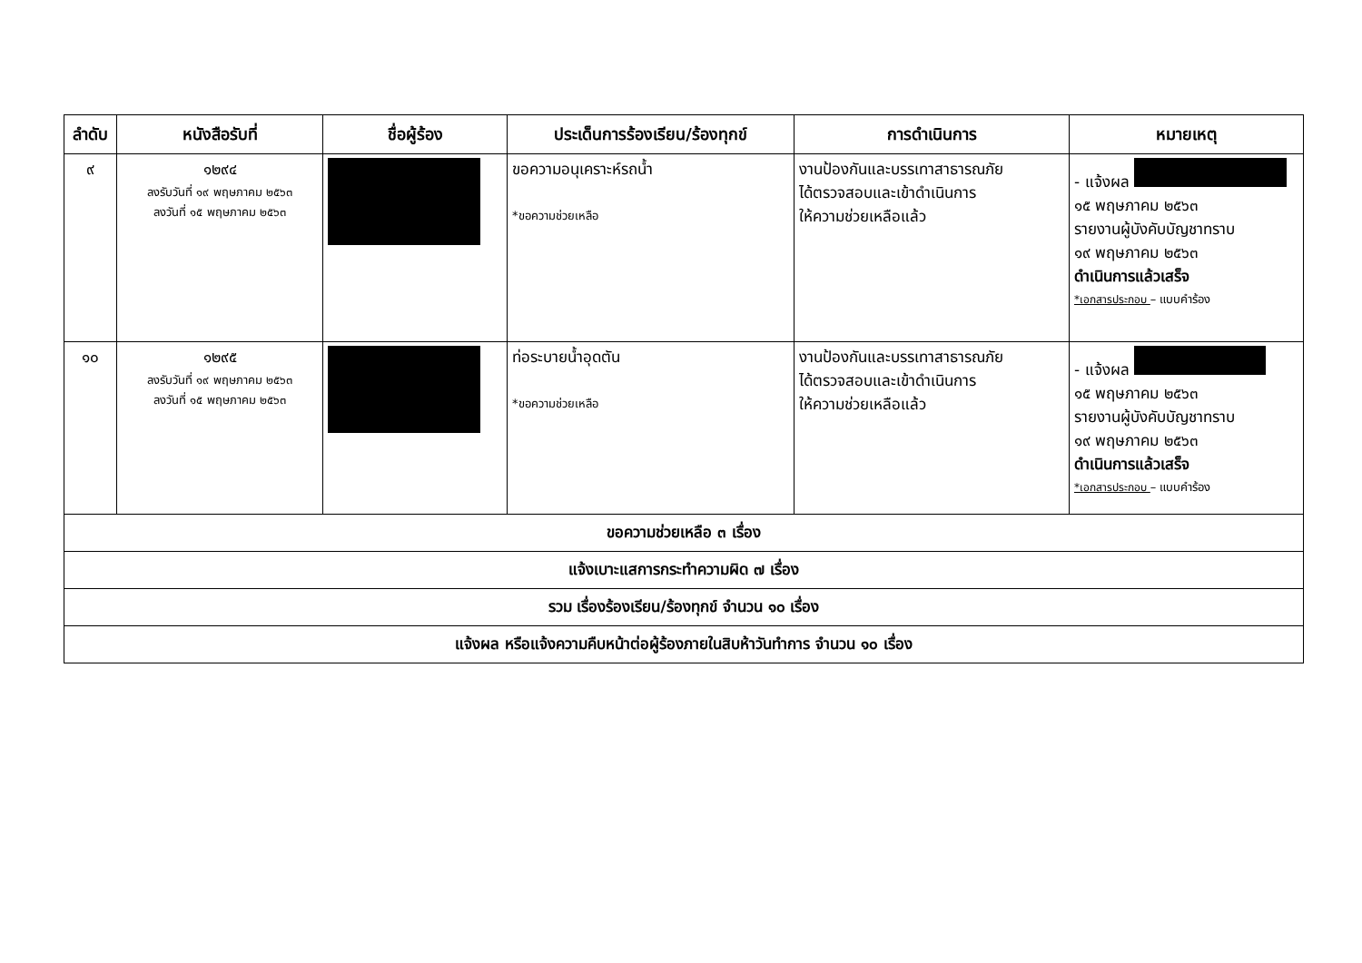| ลำดับ | หนังสือรับที่ | ชื่อผู้ร้อง | ประเด็นการร้องเรียน/ร้องทุกข์ | การดำเนินการ | หมายเหตุ |
| --- | --- | --- | --- | --- | --- |
| ๙ | ๑๒๙๔ ลงรับวันที่ ๑๙ พฤษภาคม ๒๕๖๓ ลงวันที่ ๑๕ พฤษภาคม ๒๕๖๓ | | ขอความอนุเคราะห์รถน้ำ *ขอความช่วยเหลือ | งานป้องกันและบรรเทาสาธารณภัย ได้ตรวจสอบและเข้าดำเนินการ ให้ความช่วยเหลือแล้ว | - แจ้งผล ๑๕ พฤษภาคม ๒๕๖๓ รายงานผู้บังคับบัญชาทราบ ๑๙ พฤษภาคม ๒๕๖๓ ดำเนินการแล้วเสร็จ *เอกสารประกอบ – แบบคำร้อง |
| ๑๐ | ๑๒๙๕ ลงรับวันที่ ๑๙ พฤษภาคม ๒๕๖๓ ลงวันที่ ๑๕ พฤษภาคม ๒๕๖๓ | | ท่อระบายน้ำอุดตัน *ขอความช่วยเหลือ | งานป้องกันและบรรเทาสาธารณภัย ได้ตรวจสอบและเข้าดำเนินการ ให้ความช่วยเหลือแล้ว | - แจ้งผล ๑๕ พฤษภาคม ๒๕๖๓ รายงานผู้บังคับบัญชาทราบ ๑๙ พฤษภาคม ๒๕๖๓ ดำเนินการแล้วเสร็จ *เอกสารประกอบ – แบบคำร้อง |
| ขอความช่วยเหลือ ๓ เรื่อง | | | | | |
| แจ้งเบาะแสการกระทำความผิด ๗ เรื่อง | | | | | |
| รวม เรื่องร้องเรียน/ร้องทุกข์ จำนวน ๑๐ เรื่อง | | | | | |
| แจ้งผล หรือแจ้งความคืบหน้าต่อผู้ร้องภายในสิบห้าวันทำการ จำนวน ๑๐ เรื่อง | | | | | |